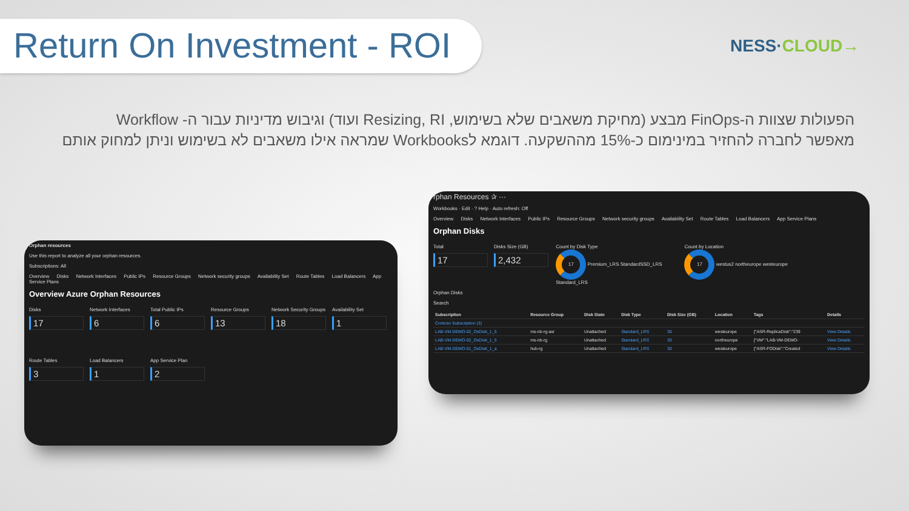Return On Investment - ROI
NESS·CLOUD→
הפעולות שצוות ה-FinOps מבצע (מחיקת משאבים שלא בשימוש, Resizing, RI ועוד) וגיבוש מדיניות עבור ה- Workflow
מאפשר לחברה להחזיר במינימום כ-15% מההשקעה. דוגמא לWorkbooks שמראה אילו משאבים לא בשימוש וניתן למחוק אותם
Orphan resources
Use this report to analyze all your orphan resources.
Subscriptions: All
Overview Disks Network Interfaces Public IPs Resource Groups Network security groups Availability Set Route Tables Load Balancers App Service Plans
Overview Azure Orphan Resources
Disks 17 Network Interfaces 6 Total Public IPs 6 Resource Groups 13 Network Security Groups 18 Availability Set 1
Route Tables 3 Load Balancers 1 App Service Plan 2
rphan Resources ✰ ···
Workbooks · Edit · ? Help · Auto refresh: Off
Overview Disks Network Interfaces Public IPs Resource Groups Network security groups Availability Set Route Tables Load Balancers App Service Plans
Orphan Disks
Total 17 Disks Size (GB) 2,432 Count by Disk Type
17 Premium_LRS StandardSSD_LRS Standard_LRS Count by Location
17 westus2 northeurope westeurope
Orphan Disks
Search
| Subscription | Resource Group | Disk State | Disk Type | Disk Size (GB) | Location | Tags | Details |
| --- | --- | --- | --- | --- | --- | --- | --- |
| Contoso Subscription (3) | | | | | | | |
| LAB-VM-DEMO-02_OsDisk_1_5 | ms-nb-rg-asr | Unattached | Standard_LRS | 30 | westeurope | {"ASR-ReplicaDisk":"239 | View Details |
| LAB-VM-DEMO-02_OsDisk_1_5 | ms-nb-rg | Unattached | Standard_LRS | 30 | northeurope | {"VM":"LAB-VM-DEMO- | View Details |
| LAB-VM-DEMO-01_OsDisk_1_a | hub-rg | Unattached | Standard_LRS | 30 | westeurope | {"ASR-FODisk":"Created | View Details |